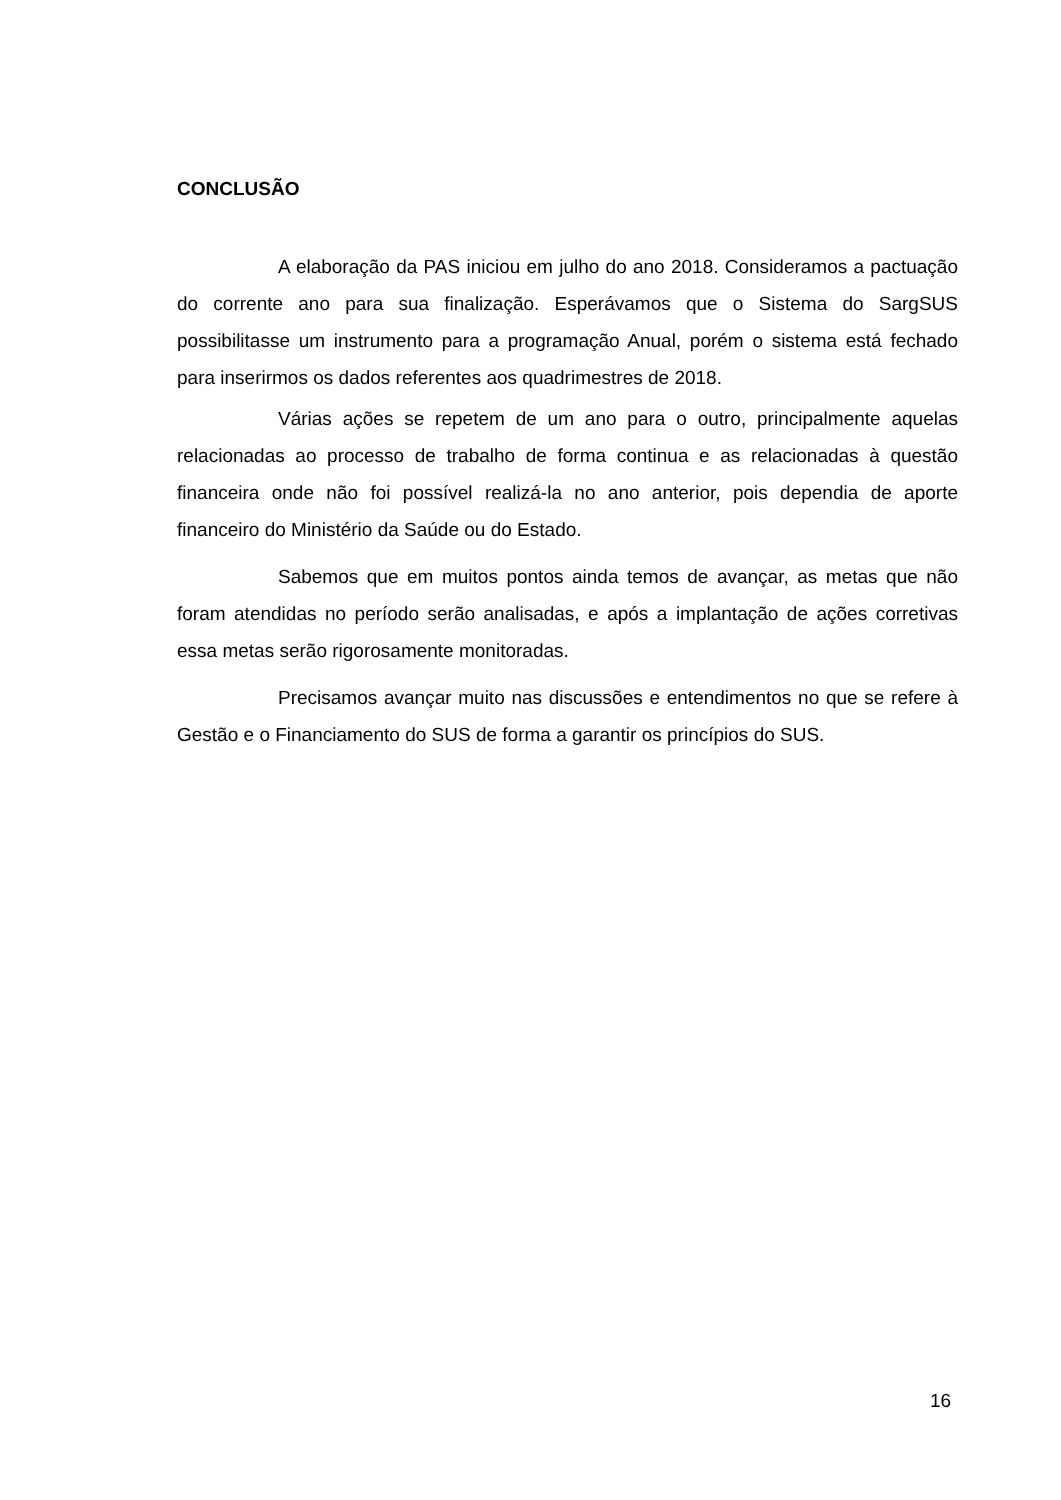CONCLUSÃO
A elaboração da PAS iniciou em julho do ano 2018. Consideramos a pactuação do corrente ano para sua finalização. Esperávamos que o Sistema do SargSUS possibilitasse um instrumento para a programação Anual, porém o sistema está fechado para inserirmos os dados referentes aos quadrimestres de 2018.
Várias ações se repetem de um ano para o outro, principalmente aquelas relacionadas ao processo de trabalho de forma continua e as relacionadas à questão financeira onde não foi possível realizá-la no ano anterior, pois dependia de aporte financeiro do Ministério da Saúde ou do Estado.
Sabemos que em muitos pontos ainda temos de avançar, as metas que não foram atendidas no período serão analisadas, e após a implantação de ações corretivas essa metas serão rigorosamente monitoradas.
Precisamos avançar muito nas discussões e entendimentos no que se refere à Gestão e o Financiamento do SUS de forma a garantir os princípios do SUS.
16